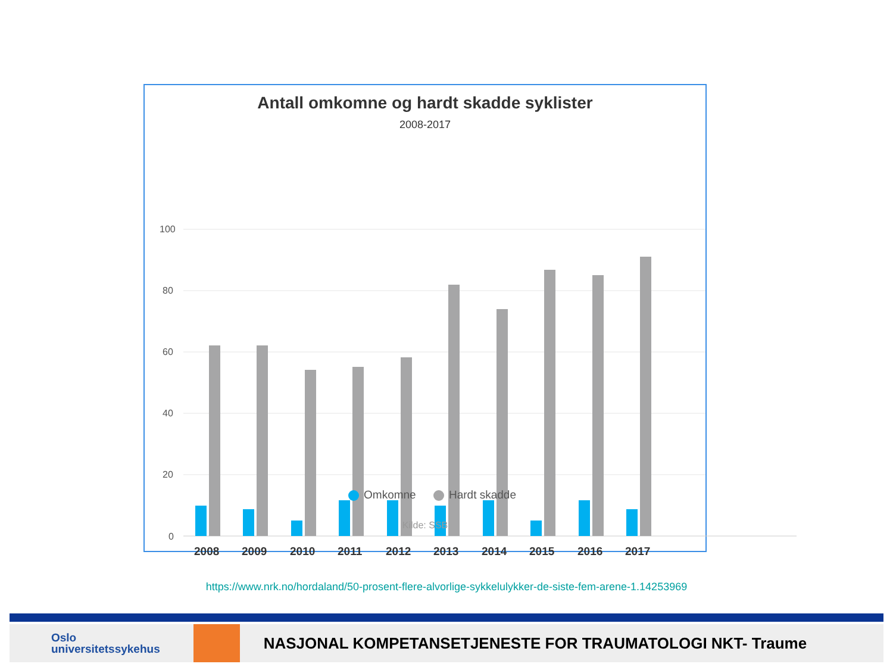Antall omkomne og hardt skadde syklister
2008-2017
100
80
60
40
20
2008 2009 2010 2011 2012 2013 2014 2015 2016 2017
0
Omkomne Hardt skadde
Kilde: SSB
https://www.nrk.no/hordaland/50-prosent-flere-alvorlige-sykkelulykker-de-siste-fem-arene-1.14253969
Oslo
universitetssykehus
NASJONAL KOMPETANSETJENESTE FOR TRAUMATOLOGI NKT- Traume